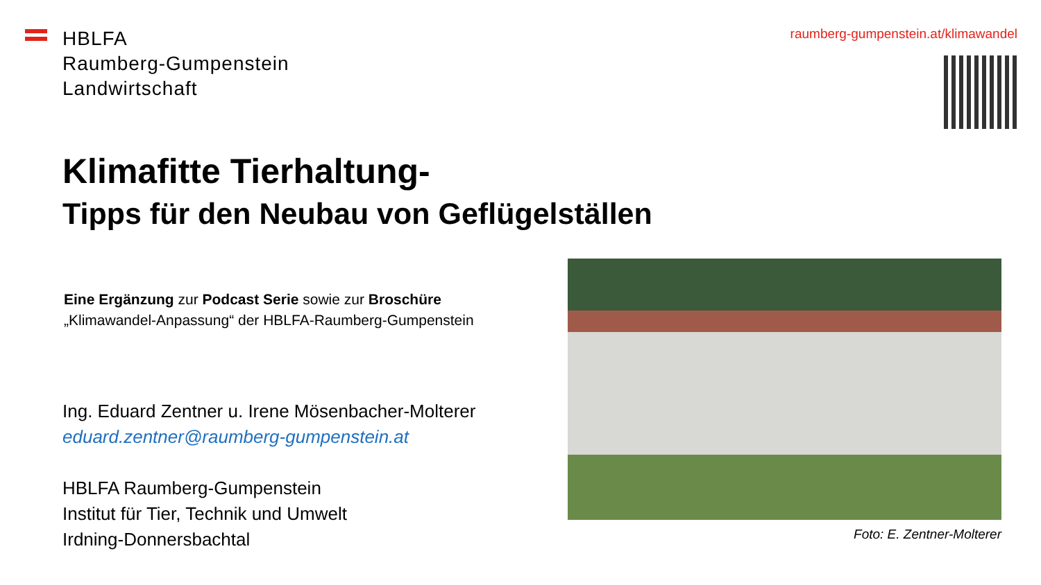HBLFA
Raumberg-Gumpenstein
Landwirtschaft
raumberg-gumpenstein.at/klimawandel
Klimafitte Tierhaltung-
Tipps für den Neubau von Geflügelställen
Eine Ergänzung zur Podcast Serie sowie zur Broschüre
„Klimawandel-Anpassung“ der HBLFA-Raumberg-Gumpenstein
Ing. Eduard Zentner u. Irene Mösenbacher-Molterer
eduard.zentner@raumberg-gumpenstein.at
HBLFA Raumberg-Gumpenstein
Institut für Tier, Technik und Umwelt
Irdning-Donnersbachtal
Foto: E. Zentner-Molterer